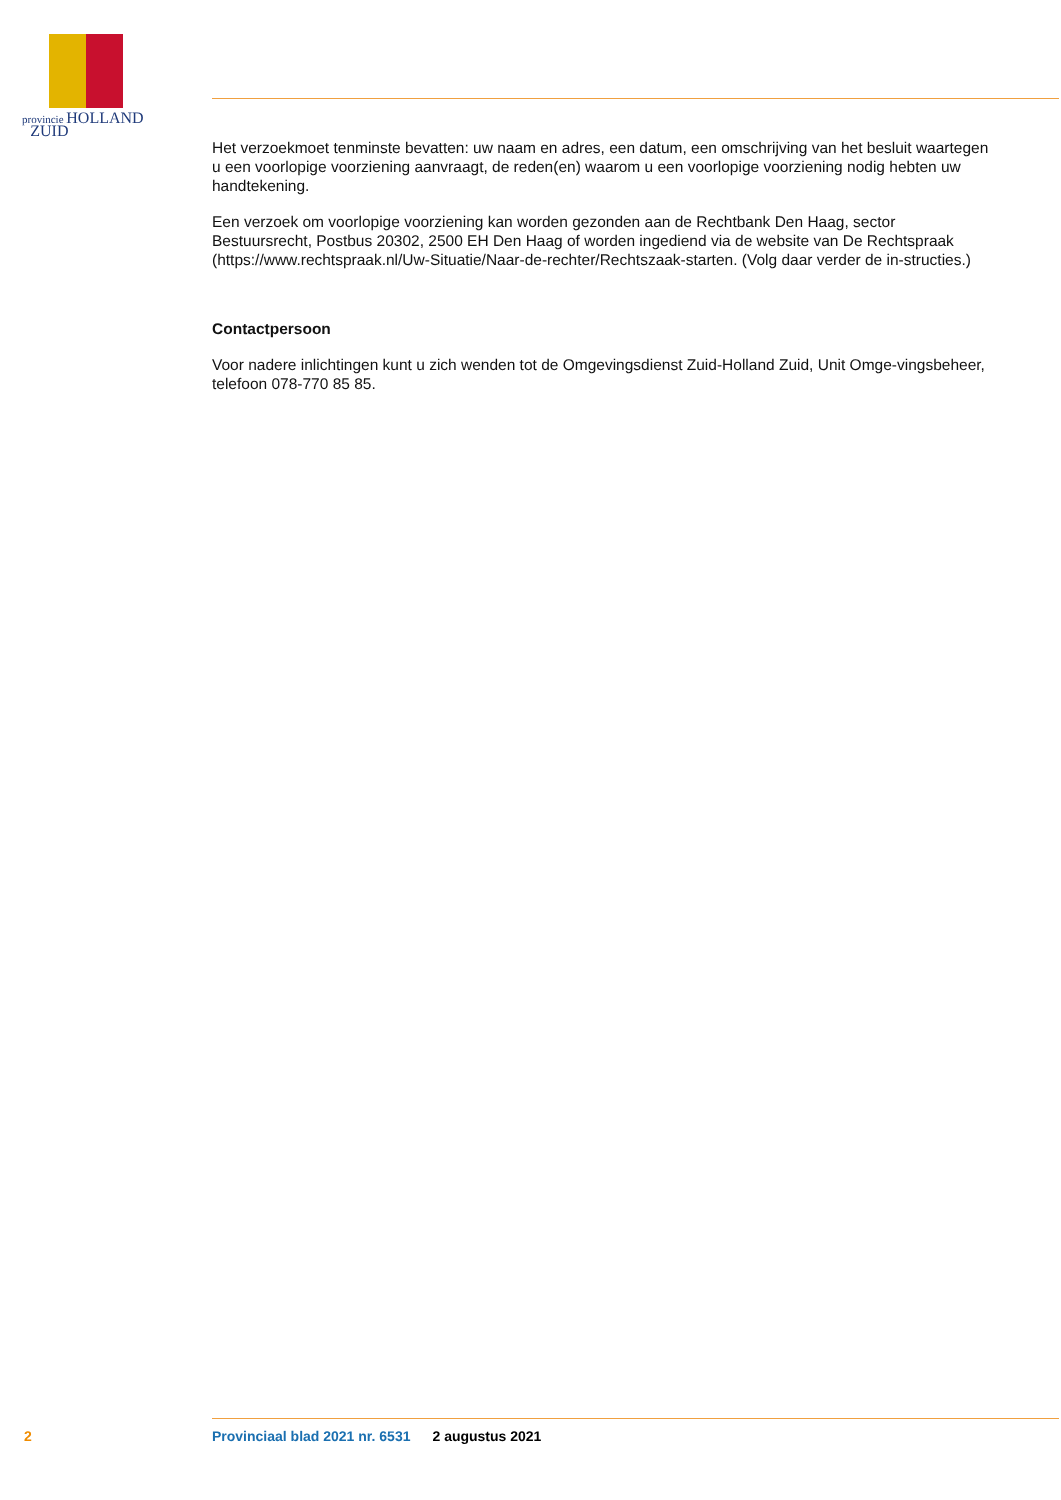provincie HOLLAND
ZUID
Het verzoekmoet tenminste bevatten: uw naam en adres, een datum, een omschrijving van het besluit waartegen u een voorlopige voorziening aanvraagt, de reden(en) waarom u een voorlopige voorziening nodig hebten uw handtekening.
Een verzoek om voorlopige voorziening kan worden gezonden aan de Rechtbank Den Haag, sector Bestuursrecht, Postbus 20302, 2500 EH Den Haag of worden ingediend via de website van De Rechtspraak (https://www.rechtspraak.nl/Uw-Situatie/Naar-de-rechter/Rechtszaak-starten. (Volg daar verder de in-structies.)
Contactpersoon
Voor nadere inlichtingen kunt u zich wenden tot de Omgevingsdienst Zuid-Holland Zuid, Unit Omge-vingsbeheer, telefoon 078-770 85 85.
2 Provinciaal blad 2021 nr. 6531 2 augustus 2021